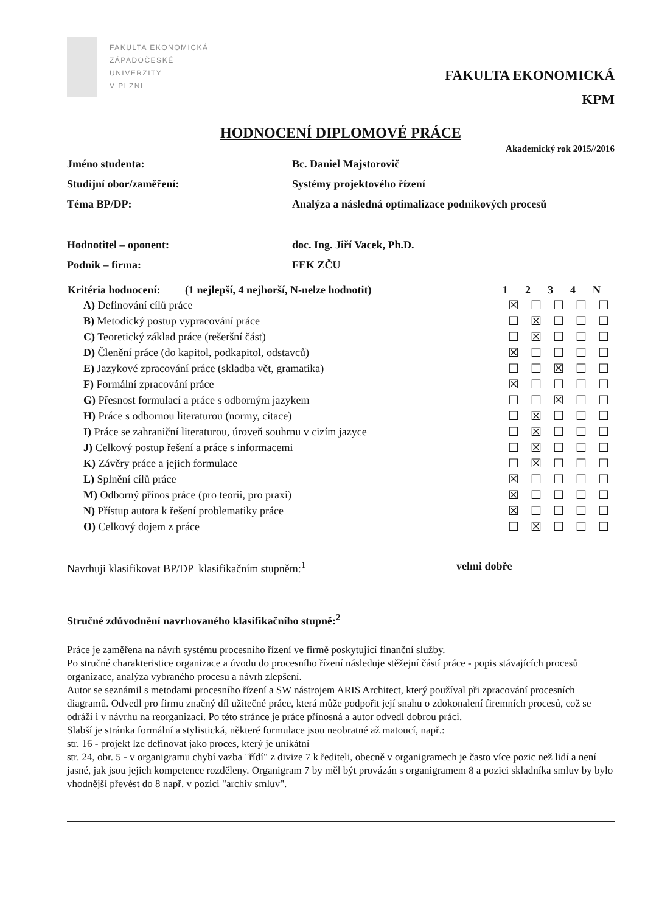FAKULTA EKONOMICKÁ
ZÁPADOČESKÉ
UNIVERZITY
V PLZNI
FAKULTA EKONOMICKÁ
KPM
HODNOCENÍ DIPLOMOVÉ PRÁCE
Akademický rok 2015//2016
| Jméno studenta: | Bc. Daniel Majstorovič |
| Studijní obor/zaměření: | Systémy projektového řízení |
| Téma BP/DP: | Analýza a následná optimalizace podnikových procesů |
| Hodnotitel – oponent: | doc. Ing. Jiří Vacek, Ph.D. |
| Podnik – firma: | FEK ZČU |
| Kritéria hodnocení: (1 nejlepší, 4 nejhorší, N-nelze hodnotit) | 1 | 2 | 3 | 4 | N |
| --- | --- | --- | --- | --- | --- |
| A) Definování cílů práce | ☒ | ☐ | ☐ | ☐ | ☐ |
| B) Metodický postup vypracování práce | ☐ | ☒ | ☐ | ☐ | ☐ |
| C) Teoretický základ práce (rešeršní část) | ☐ | ☒ | ☐ | ☐ | ☐ |
| D) Členění práce (do kapitol, podkapitol, odstavců) | ☒ | ☐ | ☐ | ☐ | ☐ |
| E) Jazykové zpracování práce (skladba vět, gramatika) | ☐ | ☐ | ☒ | ☐ | ☐ |
| F) Formální zpracování práce | ☒ | ☐ | ☐ | ☐ | ☐ |
| G) Přesnost formulací a práce s odborným jazykem | ☐ | ☐ | ☒ | ☐ | ☐ |
| H) Práce s odbornou literaturou (normy, citace) | ☐ | ☒ | ☐ | ☐ | ☐ |
| I) Práce se zahraniční literaturou, úroveň souhrnu v cizím jazyce | ☐ | ☒ | ☐ | ☐ | ☐ |
| J) Celkový postup řešení a práce s informacemi | ☐ | ☒ | ☐ | ☐ | ☐ |
| K) Závěry práce a jejich formulace | ☐ | ☒ | ☐ | ☐ | ☐ |
| L) Splnění cílů práce | ☒ | ☐ | ☐ | ☐ | ☐ |
| M) Odborný přínos práce (pro teorii, pro praxi) | ☒ | ☐ | ☐ | ☐ | ☐ |
| N) Přístup autora k řešení problematiky práce | ☒ | ☐ | ☐ | ☐ | ☐ |
| O) Celkový dojem z práce | ☐ | ☒ | ☐ | ☐ | ☐ |
Navrhuji klasifikovat BP/DP klasifikačním stupněm:<sup>1</sup> velmi dobře
Stručné zdůvodnění navrhovaného klasifikačního stupně:<sup>2</sup>
Práce je zaměřena na návrh systému procesního řízení ve firmě poskytující finanční služby.
Po stručné charakteristice organizace a úvodu do procesního řízení následuje stěžejní částí práce - popis stávajících procesů organizace, analýza vybraného procesu a návrh zlepšení.
Autor se seznámil s metodami procesního řízení a SW nástrojem ARIS Architect, který používal při zpracování procesních diagramů. Odvedl pro firmu značný díl užitečné práce, která může podpořit její snahu o zdokonalení firemních procesů, což se odráží i v návrhu na reorganizaci. Po této stránce je práce přínosná a autor odvedl dobrou práci.
Slabší je stránka formální a stylistická, některé formulace jsou neobratné až matoucí, např.:
str. 16 - projekt lze definovat jako proces, který je unikátní
str. 24, obr. 5 - v organigramu chybí vazba "řídí" z divize 7 k řediteli, obecně v organigramech je často více pozic než lidí a není jasné, jak jsou jejich kompetence rozděleny. Organigram 7 by měl být provázán s organigramem 8 a pozici skladníka smluv by bylo vhodnější převést do 8 např. v pozici "archiv smluv".